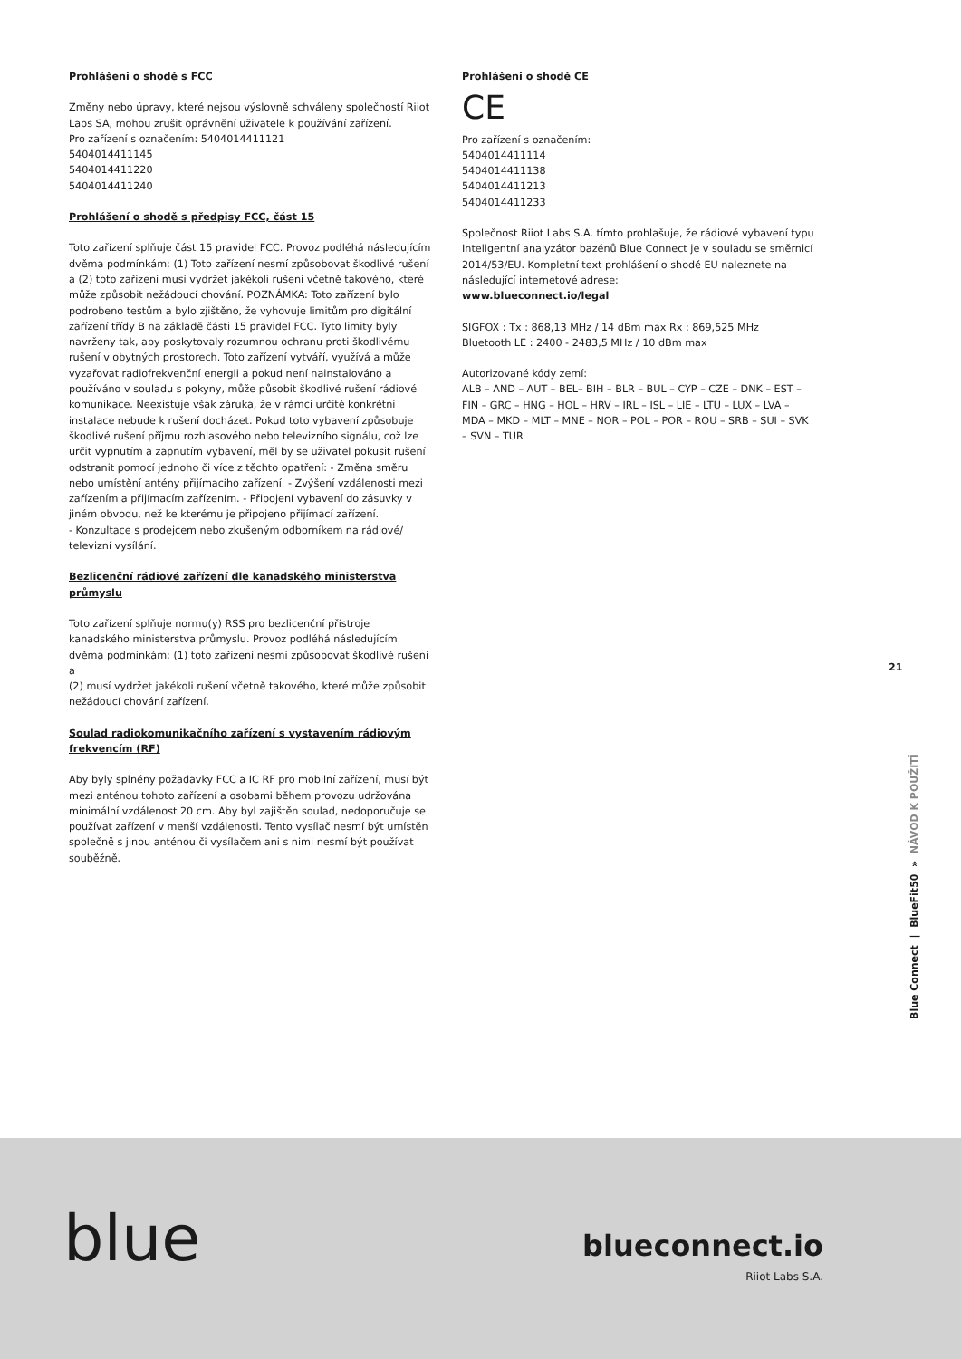Prohlášeni o shodě s FCC
Změny nebo úpravy, které nejsou výslovně schváleny společností Riiot Labs SA, mohou zrušit oprávnění uživatele k používání zařízení.
Pro zařízení s označením: 5404014411121
5404014411145
5404014411220
5404014411240
Prohlášení o shodě s předpisy FCC, část 15
Toto zařízení splňuje část 15 pravidel FCC. Provoz podléhá následujícím dvěma podmínkám: (1) Toto zařízení nesmí způsobovat škodlivé rušení a (2) toto zařízení musí vydržet jakékoli rušení včetně takového, které může způsobit nežádoucí chování. POZNÁMKA: Toto zařízení bylo podrobeno testům a bylo zjištěno, že vyhovuje limitům pro digitální zařízení třídy B na základě části 15 pravidel FCC. Tyto limity byly navrženy tak, aby poskytovaly rozumnou ochranu proti škodlivému rušení v obytných prostorech. Toto zařízení vytváří, využívá a může vyzařovat radiofrekvenční energii a pokud není nainstalováno a používáno v souladu s pokyny, může působit škodlivé rušení rádiové komunikace. Neexistuje však záruka, že v rámci určité konkrétní instalace nebude k rušení docházet. Pokud toto vybavení způsobuje škodlivé rušení příjmu rozhlasového nebo televizního signálu, což lze určit vypnutím a zapnutím vybavení, měl by se uživatel pokusit rušení odstranit pomocí jednoho či více z těchto opatření: - Změna směru nebo umístění antény přijímacího zařízení. - Zvýšení vzdálenosti mezi zařízením a přijímacím zařízením. - Připojení vybavení do zásuvky v jiném obvodu, než ke kterému je připojeno přijímací zařízení.
- Konzultace s prodejcem nebo zkušeným odborníkem na rádiové/ televizní vysílání.
Bezlicenční rádiové zařízení dle kanadského ministerstva průmyslu
Toto zařízení splňuje normu(y) RSS pro bezlicenční přístroje kanadského ministerstva průmyslu. Provoz podléhá následujícím dvěma podmínkám: (1) toto zařízení nesmí způsobovat škodlivé rušení a
(2) musí vydržet jakékoli rušení včetně takového, které může způsobit nežádoucí chování zařízení.
Soulad radiokomunikačního zařízení s vystavením rádiovým frekvencím (RF)
Aby byly splněny požadavky FCC a IC RF pro mobilní zařízení, musí být mezi anténou tohoto zařízení a osobami během provozu udržována minimální vzdálenost 20 cm. Aby byl zajištěn soulad, nedoporučuje se používat zařízení v menší vzdálenosti. Tento vysílač nesmí být umístěn společně s jinou anténou či vysílačem ani s nimi nesmí být používat souběžně.
Prohlášeni o shodě CE
CE
Pro zařízení s označením:
5404014411114
5404014411138
5404014411213
5404014411233
Společnost Riiot Labs S.A. tímto prohlašuje, že rádiové vybavení typu Inteligentní analyzátor bazénů Blue Connect je v souladu se směrnicí 2014/53/EU. Kompletní text prohlášení o shodě EU naleznete na následující internetové adrese:
www.blueconnect.io/legal
SIGFOX : Tx : 868,13 MHz / 14 dBm max Rx : 869,525 MHz
Bluetooth LE : 2400 - 2483,5 MHz / 10 dBm max
Autorizované kódy zemí:
ALB – AND – AUT – BEL– BIH – BLR – BUL – CYP – CZE – DNK – EST – FIN – GRC – HNG – HOL – HRV – IRL – ISL – LIE – LTU – LUX – LVA – MDA – MKD – MLT – MNE – NOR – POL – POR – ROU – SRB – SUI – SVK – SVN – TUR
21
Blue Connect | BlueFit50 » NÁVOD K POUŽITÍ
blue blueconnect.io
Riiot Labs S.A.